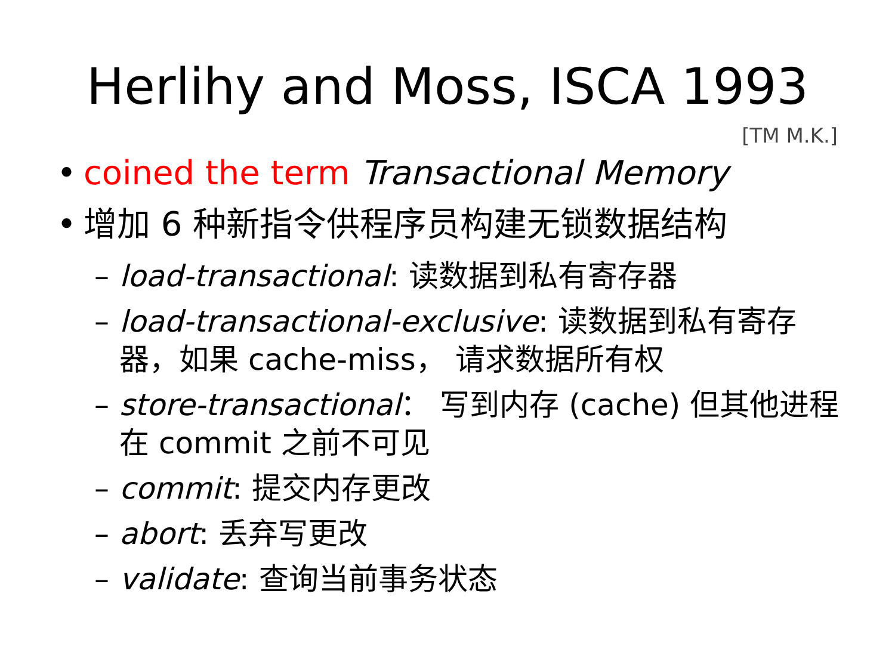Herlihy and Moss, ISCA 1993
[TM M.K.]
• coined the term Transactional Memory
• 增加 6 种新指令供程序员构建无锁数据结构
– load-transactional: 读数据到私有寄存器
– load-transactional-exclusive: 读数据到私有寄存器，如果 cache-miss， 请求数据所有权
– store-transactional： 写到内存 (cache) 但其他进程在 commit 之前不可见
– commit: 提交内存更改
– abort: 丢弃写更改
– validate: 查询当前事务状态